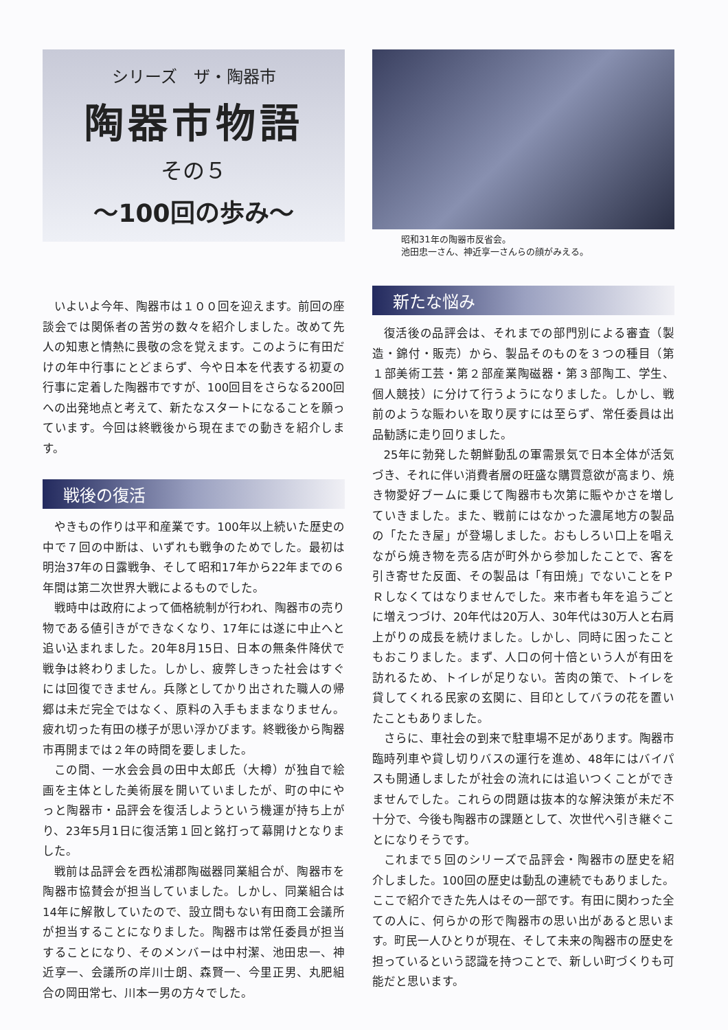シリーズ　ザ・陶器市
陶器市物語
その５
～100回の歩み～
いよいよ今年、陶器市は１００回を迎えます。前回の座談会では関係者の苦労の数々を紹介しました。改めて先人の知恵と情熱に畏敬の念を覚えます。このように有田だけの年中行事にとどまらず、今や日本を代表する初夏の行事に定着した陶器市ですが、100回目をさらなる200回への出発地点と考えて、新たなスタートになることを願っています。今回は終戦後から現在までの動きを紹介します。
戦後の復活
やきもの作りは平和産業です。100年以上続いた歴史の中で７回の中断は、いずれも戦争のためでした。最初は明治37年の日露戦争、そして昭和17年から22年までの６年間は第二次世界大戦によるものでした。
戦時中は政府によって価格統制が行われ、陶器市の売り物である値引きができなくなり、17年には遂に中止へと追い込まれました。20年8月15日、日本の無条件降伏で戦争は終わりました。しかし、疲弊しきった社会はすぐには回復できません。兵隊としてかり出された職人の帰郷は未だ完全ではなく、原料の入手もままなりません。疲れ切った有田の様子が思い浮かびます。終戦後から陶器市再開までは２年の時間を要しました。
この間、一水会会員の田中太郎氏（大樽）が独自で絵画を主体とした美術展を開いていましたが、町の中にやっと陶器市・品評会を復活しようという機運が持ち上がり、23年5月1日に復活第１回と銘打って幕開けとなりました。
戦前は品評会を西松浦郡陶磁器同業組合が、陶器市を陶器市協賛会が担当していました。しかし、同業組合は14年に解散していたので、設立間もない有田商工会議所が担当することになりました。陶器市は常任委員が担当することになり、そのメンバーは中村潔、池田忠一、神近享一、会議所の岸川士朗、森賢一、今里正男、丸肥組合の岡田常七、川本一男の方々でした。
昭和31年の陶器市反省会。
池田忠一さん、神近享一さんらの顔がみえる。
新たな悩み
復活後の品評会は、それまでの部門別による審査（製造・錦付・販売）から、製品そのものを３つの種目（第１部美術工芸・第２部産業陶磁器・第３部陶工、学生、個人競技）に分けて行うようになりました。しかし、戦前のような賑わいを取り戻すには至らず、常任委員は出品勧誘に走り回りました。
25年に勃発した朝鮮動乱の軍需景気で日本全体が活気づき、それに伴い消費者層の旺盛な購買意欲が高まり、焼き物愛好ブームに乗じて陶器市も次第に賑やかさを増していきました。また、戦前にはなかった濃尾地方の製品の「たたき屋」が登場しました。おもしろい口上を唱えながら焼き物を売る店が町外から参加したことで、客を引き寄せた反面、その製品は「有田焼」でないことをＰＲしなくてはなりませんでした。来市者も年を追うごとに増えつづけ、20年代は20万人、30年代は30万人と右肩上がりの成長を続けました。しかし、同時に困ったこともおこりました。まず、人口の何十倍という人が有田を訪れるため、トイレが足りない。苦肉の策で、トイレを貸してくれる民家の玄関に、目印としてバラの花を置いたこともありました。
さらに、車社会の到来で駐車場不足があります。陶器市臨時列車や貸し切りバスの運行を進め、48年にはバイパスも開通しましたが社会の流れには追いつくことができませんでした。これらの問題は抜本的な解決策が未だ不十分で、今後も陶器市の課題として、次世代へ引き継ぐことになりそうです。
これまで５回のシリーズで品評会・陶器市の歴史を紹介しました。100回の歴史は動乱の連続でもありました。ここで紹介できた先人はその一部です。有田に関わった全ての人に、何らかの形で陶器市の思い出があると思います。町民一人ひとりが現在、そして未来の陶器市の歴史を担っているという認識を持つことで、新しい町づくりも可能だと思います。